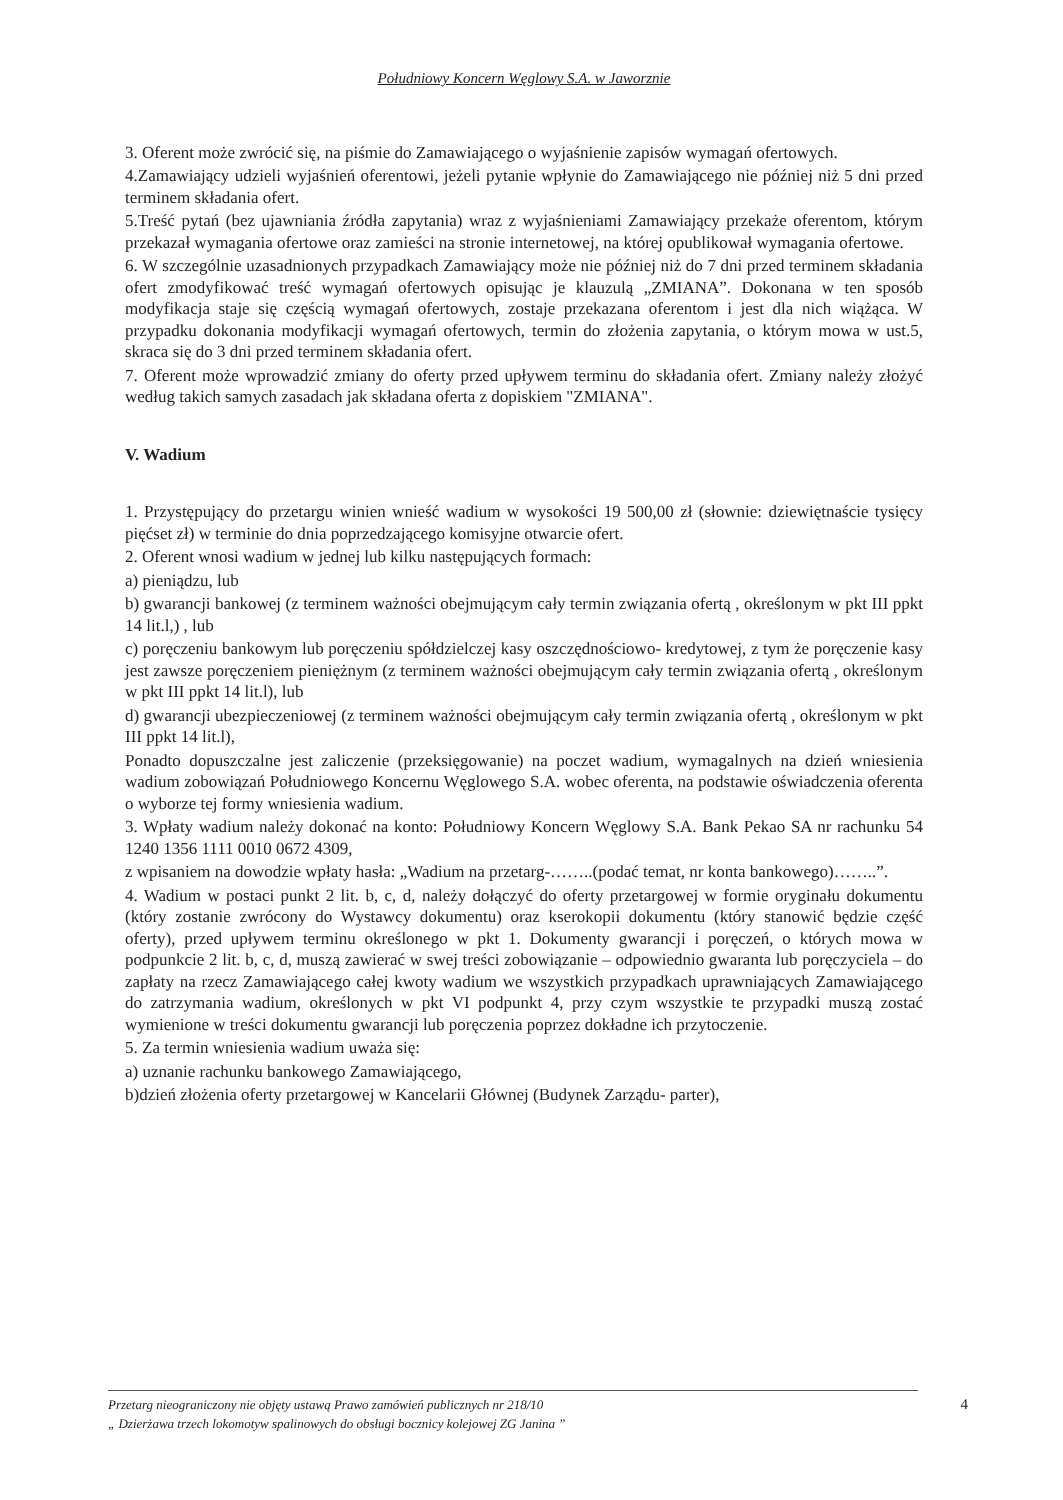Południowy Koncern Węglowy S.A. w Jaworznie
3. Oferent może zwrócić się, na piśmie do Zamawiającego o wyjaśnienie zapisów wymagań ofertowych.
4.Zamawiający udzieli wyjaśnień oferentowi, jeżeli pytanie wpłynie do Zamawiającego nie później niż 5 dni przed terminem składania ofert.
5.Treść pytań (bez ujawniania źródła zapytania) wraz z wyjaśnieniami Zamawiający przekaże oferentom, którym przekazał wymagania ofertowe oraz zamieści na stronie internetowej, na której opublikował wymagania ofertowe.
6. W szczególnie uzasadnionych przypadkach Zamawiający może nie później niż do 7 dni przed terminem składania ofert zmodyfikować treść wymagań ofertowych opisując je klauzulą „ZMIANA”. Dokonana w ten sposób modyfikacja staje się częścią wymagań ofertowych, zostaje przekazana oferentom i jest dla nich wiążąca. W przypadku dokonania modyfikacji wymagań ofertowych, termin do złożenia zapytania, o którym mowa w ust.5, skraca się do 3 dni przed terminem składania ofert.
7. Oferent może wprowadzić zmiany do oferty przed upływem terminu do składania ofert. Zmiany należy złożyć według takich samych zasadach jak składana oferta z dopiskiem "ZMIANA".
V. Wadium
1. Przystępujący do przetargu winien wnieść wadium w wysokości 19 500,00 zł (słownie: dziewiętnaście tysięcy pięćset zł) w terminie do dnia poprzedzającego komisyjne otwarcie ofert.
2. Oferent wnosi wadium w jednej lub kilku następujących formach:
a) pieniądzu, lub
b) gwarancji bankowej (z terminem ważności obejmującym cały termin związania ofertą , określonym w pkt III ppkt 14 lit.l,) , lub
c) poręczeniu bankowym lub poręczeniu spółdzielczej kasy oszczędnościowo- kredytowej, z tym że poręczenie kasy jest zawsze poręczeniem pieniężnym (z terminem ważności obejmującym cały termin związania ofertą , określonym w pkt III ppkt 14 lit.l), lub
d) gwarancji ubezpieczeniowej (z terminem ważności obejmującym cały termin związania ofertą , określonym w pkt III ppkt 14 lit.l),
Ponadto dopuszczalne jest zaliczenie (przeksięgowanie) na poczet wadium, wymagalnych na dzień wniesienia wadium zobowiązań Południowego Koncernu Węglowego S.A. wobec oferenta, na podstawie oświadczenia oferenta o wyborze tej formy wniesienia wadium.
3. Wpłaty wadium należy dokonać na konto: Południowy Koncern Węglowy S.A. Bank Pekao SA nr rachunku 54 1240 1356 1111 0010 0672 4309,
z wpisaniem na dowodzie wpłaty hasła: „Wadium na przetarg-……..(podać temat, nr konta bankowego)……..”.
4. Wadium w postaci punkt 2 lit. b, c, d, należy dołączyć do oferty przetargowej w formie oryginału dokumentu (który zostanie zwrócony do Wystawcy dokumentu) oraz kserokopii dokumentu (który stanowić będzie część oferty), przed upływem terminu określonego w pkt 1. Dokumenty gwarancji i poręczeń, o których mowa w podpunkcie 2 lit. b, c, d, muszą zawierać w swej treści zobowiązanie – odpowiednio gwaranta lub poręczyciela – do zapłaty na rzecz Zamawiającego całej kwoty wadium we wszystkich przypadkach uprawniających Zamawiającego do zatrzymania wadium, określonych w pkt VI podpunkt 4, przy czym wszystkie te przypadki muszą zostać wymienione w treści dokumentu gwarancji lub poręczenia poprzez dokładne ich przytoczenie.
5. Za termin wniesienia wadium uważa się:
a) uznanie rachunku bankowego Zamawiającego,
b)dzień złożenia oferty przetargowej w Kancelarii Głównej (Budynek Zarządu- parter),
Przetarg nieograniczony nie objęty ustawą Prawo zamówień publicznych nr 218/10
„ Dzierżawa trzech lokomotyw spalinowych do obsługi bocznicy kolejowej ZG Janina ”
4